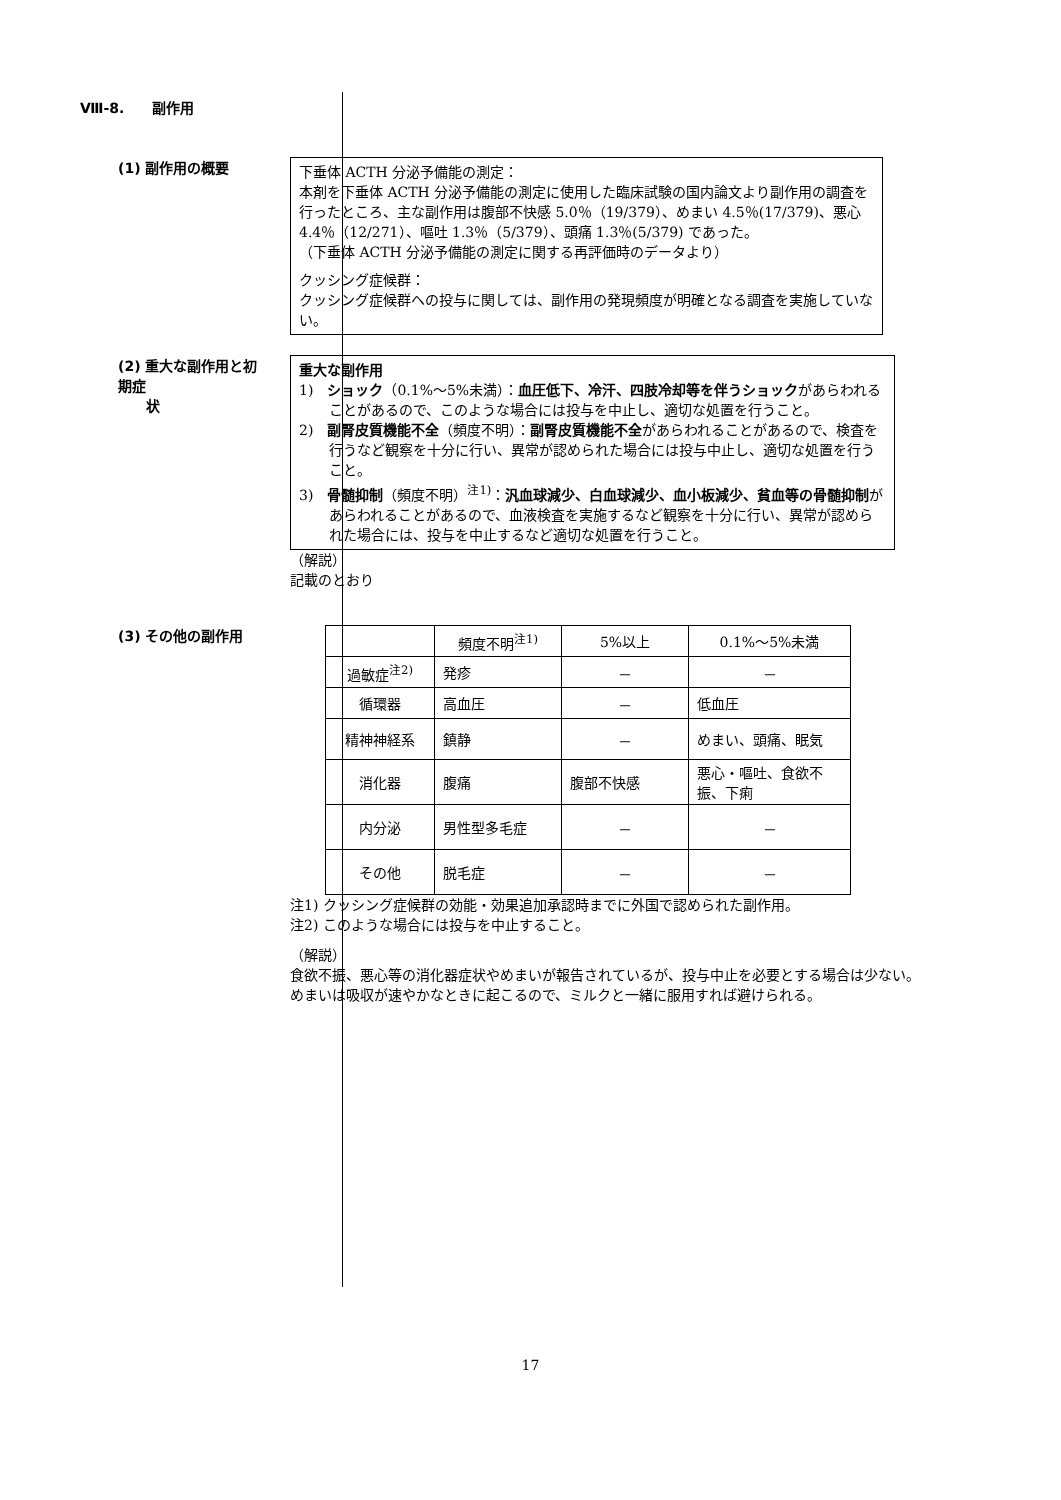Ⅷ-8.　　副作用
(1) 副作用の概要
下垂体 ACTH 分泌予備能の測定：
本剤を下垂体 ACTH 分泌予備能の測定に使用した臨床試験の国内論文より副作用の調査を行ったところ、主な副作用は腹部不快感 5.0％（19/379）、めまい 4.5％(17/379)、悪心 4.4％（12/271）、嘔吐 1.3％（5/379）、頭痛 1.3％(5/379) であった。
（下垂体 ACTH 分泌予備能の測定に関する再評価時のデータより）
クッシング症候群：
クッシング症候群への投与に関しては、副作用の発現頻度が明確となる調査を実施していない。
(2) 重大な副作用と初期症
　　状
重大な副作用
1)　ショック（0.1%～5%未満）：血圧低下、冷汗、四肢冷却等を伴うショックがあらわれることがあるので、このような場合には投与を中止し、適切な処置を行うこと。
2)　副腎皮質機能不全（頻度不明）：副腎皮質機能不全があらわれることがあるので、検査を行うなど観察を十分に行い、異常が認められた場合には投与中止し、適切な処置を行うこと。
3)　骨髄抑制（頻度不明）<sup>注1)</sup>：汎血球減少、白血球減少、血小板減少、貧血等の骨髄抑制があらわれることがあるので、血液検査を実施するなど観察を十分に行い、異常が認められた場合には、投与を中止するなど適切な処置を行うこと。
（解説）
記載のとおり
(3) その他の副作用
| | 頻度不明<sup>注1)</sup> | 5%以上 | 0.1%～5%未満 |
| 過敏症<sup>注2)</sup> | 発疹 | － | － |
| 循環器 | 高血圧 | － | 低血圧 |
| 精神神経系 | 鎮静 | － | めまい、頭痛、眠気 |
| 消化器 | 腹痛 | 腹部不快感 | 悪心・嘔吐、食欲不振、下痢 |
| 内分泌 | 男性型多毛症 | － | － |
| その他 | 脱毛症 | － | － |
注1) クッシング症候群の効能・効果追加承認時までに外国で認められた副作用。
注2) このような場合には投与を中止すること。
（解説）
食欲不振、悪心等の消化器症状やめまいが報告されているが、投与中止を必要とする場合は少ない。めまいは吸収が速やかなときに起こるので、ミルクと一緒に服用すれば避けられる。
17